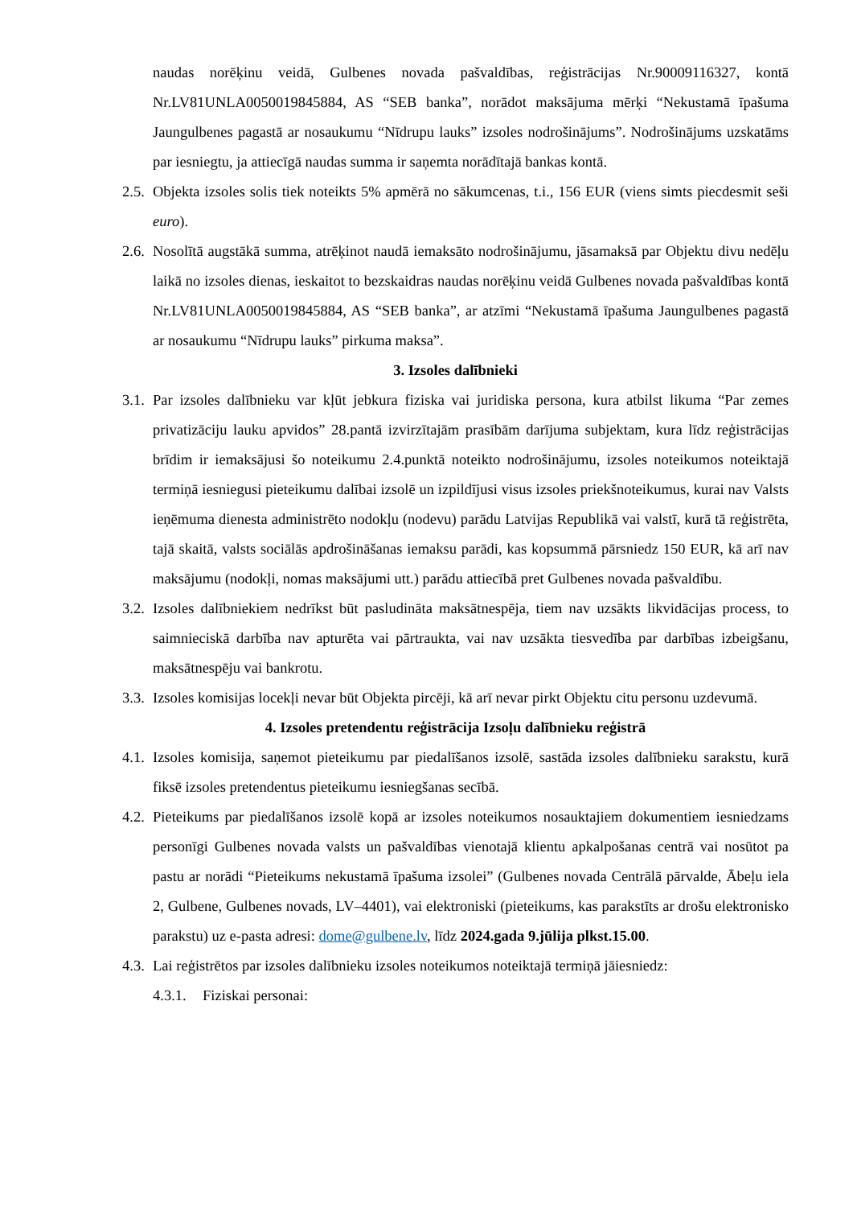naudas norēķinu veidā, Gulbenes novada pašvaldības, reģistrācijas Nr.90009116327, kontā Nr.LV81UNLA0050019845884, AS “SEB banka”, norādot maksājuma mērķi “Nekustamā īpašuma Jaungulbenes pagastā ar nosaukumu “Nīdrupu lauks” izsoles nodrošinājums”. Nodrošinājums uzskatāms par iesniegtu, ja attiecīgā naudas summa ir saņemta norādītajā bankas kontā.
2.5. Objekta izsoles solis tiek noteikts 5% apmērā no sākumcenas, t.i., 156 EUR (viens simts piecdesmit seši euro).
2.6. Nosolītā augstākā summa, atrēķinot naudā iemaksāto nodrošinājumu, jāsamaksā par Objektu divu nedēļu laikā no izsoles dienas, ieskaitot to bezskaidras naudas norēķinu veidā Gulbenes novada pašvaldības kontā Nr.LV81UNLA0050019845884, AS “SEB banka”, ar atzīmi “Nekustamā īpašuma Jaungulbenes pagastā ar nosaukumu “Nīdrupu lauks” pirkuma maksa”.
3. Izsoles dalībnieki
3.1. Par izsoles dalībnieku var kļūt jebkura fiziska vai juridiska persona, kura atbilst likuma “Par zemes privatizāciju lauku apvidos” 28.pantā izvirzītajām prasībām darījuma subjektam, kura līdz reģistrācijas brīdim ir iemaksājusi šo noteikumu 2.4.punktā noteikto nodrošinājumu, izsoles noteikumos noteiktajā termiņā iesniegusi pieteikumu dalībai izsolē un izpildījusi visus izsoles priekšnoteikumus, kurai nav Valsts ieņēmuma dienesta administrēto nodokļu (nodevu) parādu Latvijas Republikā vai valstī, kurā tā reģistrēta, tajā skaitā, valsts sociālās apdrošināšanas iemaksu parādi, kas kopsummā pārsniedz 150 EUR, kā arī nav maksājumu (nodokļi, nomas maksājumi utt.) parādu attiecībā pret Gulbenes novada pašvaldību.
3.2. Izsoles dalībniekiem nedrīkst būt pasludināta maksātnespēja, tiem nav uzsākts likvidācijas process, to saimnieciskā darbība nav apturēta vai pārtraukta, vai nav uzsākta tiesvedība par darbības izbeigšanu, maksātnespēju vai bankrotu.
3.3. Izsoles komisijas locekļi nevar būt Objekta pircēji, kā arī nevar pirkt Objektu citu personu uzdevumā.
4. Izsoles pretendentu reģistrācija Izsoļu dalībnieku reģistrā
4.1. Izsoles komisija, saņemot pieteikumu par piedalīšanos izsolē, sastāda izsoles dalībnieku sarakstu, kurā fiksē izsoles pretendentus pieteikumu iesniegšanas secībā.
4.2. Pieteikums par piedalīšanos izsolē kopā ar izsoles noteikumos nosauktajiem dokumentiem iesniedzams personīgi Gulbenes novada valsts un pašvaldības vienotajā klientu apkalpošanas centrā vai nosūtot pa pastu ar norādi “Pieteikums nekustamā īpašuma izsolei” (Gulbenes novada Centrālā pārvalde, Ābeļu iela 2, Gulbene, Gulbenes novads, LV–4401), vai elektroniski (pieteikums, kas parakstīts ar drošu elektronisko parakstu) uz e-pasta adresi: dome@gulbene.lv, līdz 2024.gada 9.jūlija plkst.15.00.
4.3. Lai reģistrētos par izsoles dalībnieku izsoles noteikumos noteiktajā termiņā jāiesniedz:
4.3.1. Fiziskai personai: